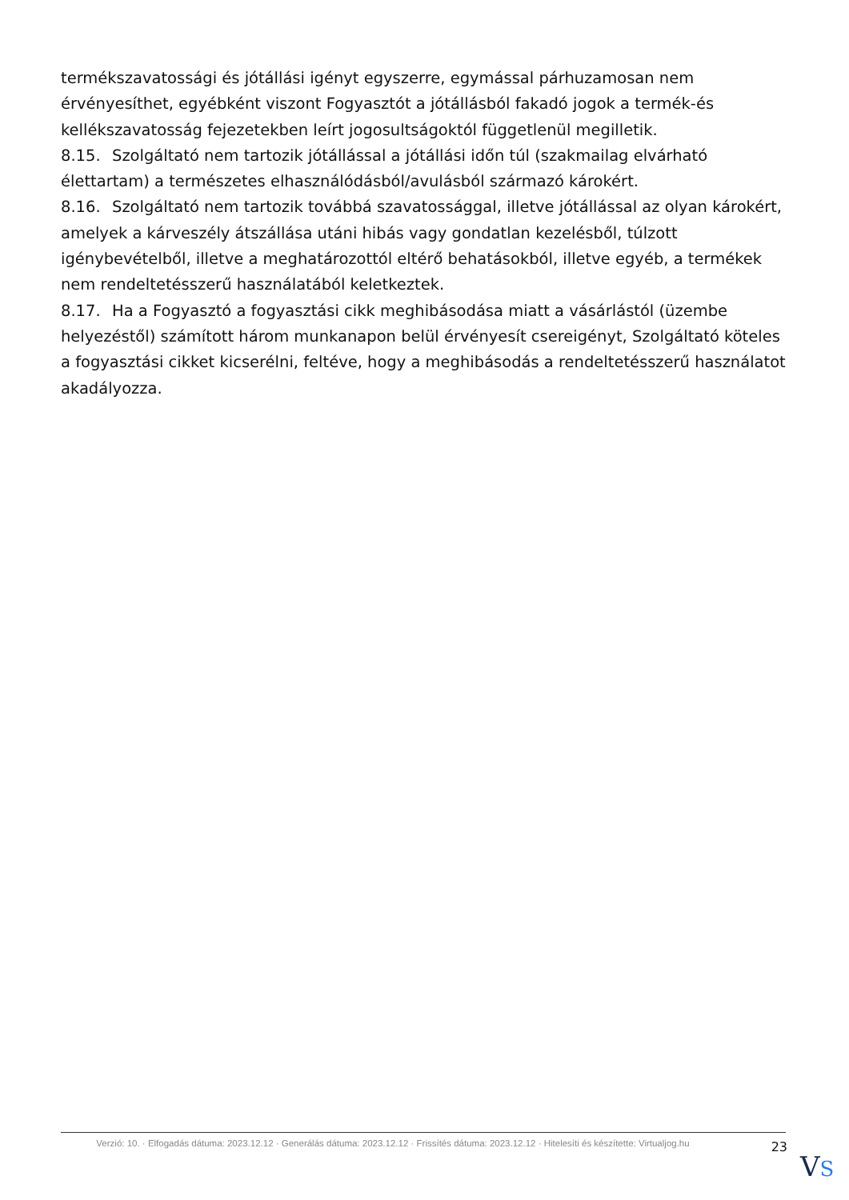termékszavatossági és jótállási igényt egyszerre, egymással párhuzamosan nem érvényesíthet, egyébként viszont Fogyasztót a jótállásból fakadó jogok a termék-és kellékszavatosság fejezetekben leírt jogosultságoktól függetlenül megilletik.
8.15. Szolgáltató nem tartozik jótállással a jótállási időn túl (szakmailag elvárható élettartam) a természetes elhasználódásból/avulásból származó károkért.
8.16. Szolgáltató nem tartozik továbbá szavatossággal, illetve jótállással az olyan károkért, amelyek a kárveszély átszállása utáni hibás vagy gondatlan kezelésből, túlzott igénybevételből, illetve a meghatározottól eltérő behatásokból, illetve egyéb, a termékek nem rendeltetésszerű használatából keletkeztek.
8.17. Ha a Fogyasztó a fogyasztási cikk meghibásodása miatt a vásárlástól (üzembe helyezéstől) számított három munkanapon belül érvényesít csereigényt, Szolgáltató köteles a fogyasztási cikket kicserélni, feltéve, hogy a meghibásodás a rendeltetésszerű használatot akadályozza.
Verzió: 10. · Elfogadás dátuma: 2023.12.12 · Generálás dátuma: 2023.12.12 · Frissítés dátuma: 2023.12.12 · Hitelesíti és készítette: Virtualjog.hu
23
VS